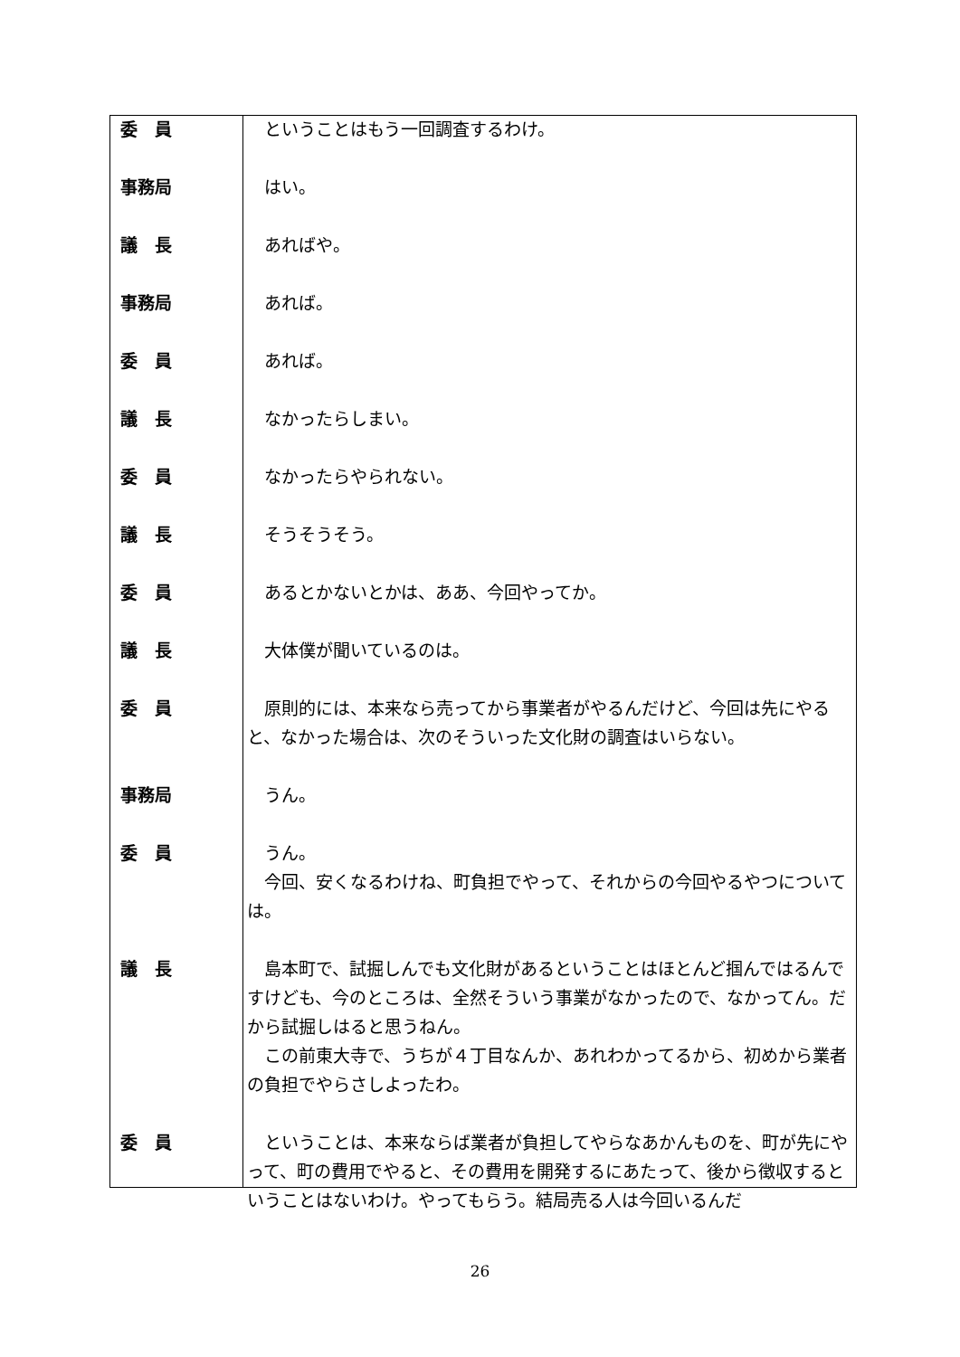| 委 員 | ということはもう一回調査するわけ。 |
| 事務局 | はい。 |
| 議 長 | あればや。 |
| 事務局 | あれば。 |
| 委 員 | あれば。 |
| 議 長 | なかったらしまい。 |
| 委 員 | なかったらやられない。 |
| 議 長 | そうそうそう。 |
| 委 員 | あるとかないとかは、ああ、今回やってか。 |
| 議 長 | 大体僕が聞いているのは。 |
| 委 員 | 原則的には、本来なら売ってから事業者がやるんだけど、今回は先にやると、なかった場合は、次のそういった文化財の調査はいらない。 |
| 事務局 | うん。 |
| 委 員 | うん。 今回、安くなるわけね、町負担でやって、それからの今回やるやつについては。 |
| 議 長 | 島本町で、試掘しんでも文化財があるということはほとんど掴んではるんですけども、今のところは、全然そういう事業がなかったので、なかってん。だから試掘しはると思うねん。 この前東大寺で、うちが４丁目なんか、あれわかってるから、初めから業者の負担でやらさしよったわ。 |
| 委 員 | ということは、本来ならば業者が負担してやらなあかんものを、町が先にやって、町の費用でやると、その費用を開発するにあたって、後から徴収するということはないわけ。やってもらう。結局売る人は今回いるんだ |
26